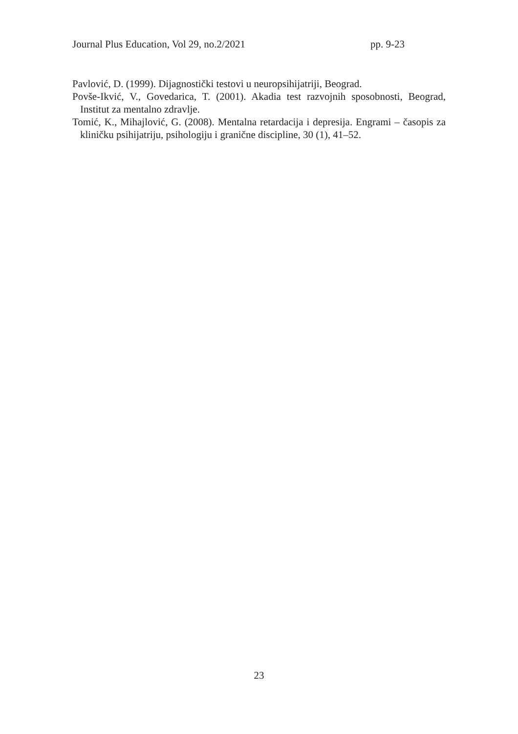Journal Plus Education, Vol 29, no.2/2021 pp. 9-23
Pavlović, D. (1999). Dijagnostički testovi u neuropsihijatriji, Beograd.
Povše-Ikvić, V., Govedarica, T. (2001). Akadia test razvojnih sposobnosti, Beograd, Institut za mentalno zdravlje.
Tomić, K., Mihajlović, G. (2008). Mentalna retardacija i depresija. Engrami – časopis za kliničku psihijatriju, psihologiju i granične discipline, 30 (1), 41–52.
23